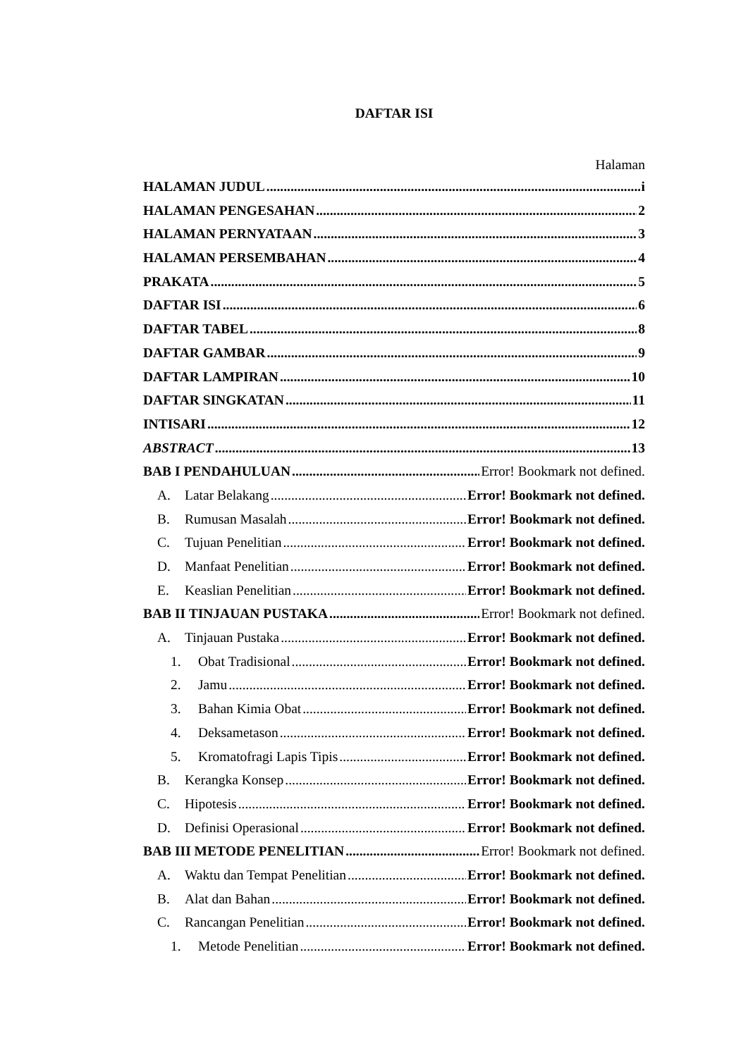DAFTAR ISI
Halaman
HALAMAN JUDUL i
HALAMAN PENGESAHAN 2
HALAMAN PERNYATAAN 3
HALAMAN PERSEMBAHAN 4
PRAKATA 5
DAFTAR ISI 6
DAFTAR TABEL 8
DAFTAR GAMBAR 9
DAFTAR LAMPIRAN 10
DAFTAR SINGKATAN 11
INTISARI 12
ABSTRACT 13
BAB I PENDAHULUAN Error! Bookmark not defined.
A. Latar Belakang Error! Bookmark not defined.
B. Rumusan Masalah Error! Bookmark not defined.
C. Tujuan Penelitian Error! Bookmark not defined.
D. Manfaat Penelitian Error! Bookmark not defined.
E. Keaslian Penelitian Error! Bookmark not defined.
BAB II TINJAUAN PUSTAKA Error! Bookmark not defined.
A. Tinjauan Pustaka Error! Bookmark not defined.
1. Obat Tradisional Error! Bookmark not defined.
2. Jamu Error! Bookmark not defined.
3. Bahan Kimia Obat Error! Bookmark not defined.
4. Deksametason Error! Bookmark not defined.
5. Kromatofragi Lapis Tipis Error! Bookmark not defined.
B. Kerangka Konsep Error! Bookmark not defined.
C. Hipotesis Error! Bookmark not defined.
D. Definisi Operasional Error! Bookmark not defined.
BAB III METODE PENELITIAN Error! Bookmark not defined.
A. Waktu dan Tempat Penelitian Error! Bookmark not defined.
B. Alat dan Bahan Error! Bookmark not defined.
C. Rancangan Penelitian Error! Bookmark not defined.
1. Metode Penelitian Error! Bookmark not defined.